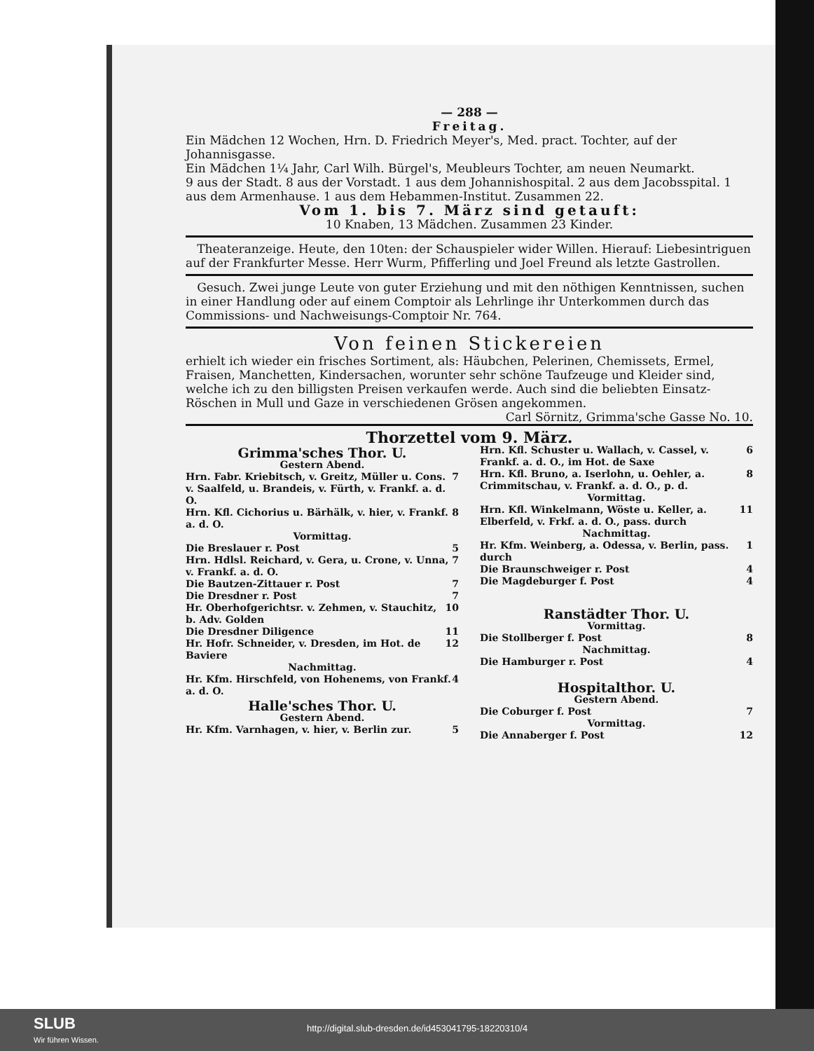— 288 —
Freitag.
Ein Mädchen 12 Wochen, Hrn. D. Friedrich Meyer's, Med. pract. Tochter, auf der Johannisgasse.
Ein Mädchen 1¼ Jahr, Carl Wilh. Bürgel's, Meubleurs Tochter, am neuen Neumarkt.
9 aus der Stadt. 8 aus der Vorstadt. 1 aus dem Johannishospital. 2 aus dem Jacobsspital. 1 aus dem Armenhause. 1 aus dem Hebammen-Institut. Zusammen 22.
Vom 1. bis 7. März sind getauft:
10 Knaben, 13 Mädchen. Zusammen 23 Kinder.
Theateranzeige. Heute, den 10ten: der Schauspieler wider Willen. Hierauf: Liebesintriguen auf der Frankfurter Messe. Herr Wurm, Pfifferling und Joel Freund als letzte Gastrollen.
Gesuch. Zwei junge Leute von guter Erziehung und mit den nöthigen Kenntnissen, suchen in einer Handlung oder auf einem Comptoir als Lehrlinge ihr Unterkommen durch das Commissions- und Nachweisungs-Comptoir Nr. 764.
Von feinen Stickereien
erhielt ich wieder ein frisches Sortiment, als: Häubchen, Pelerinen, Chemissets, Ermel, Fraisen, Manchetten, Kindersachen, worunter sehr schöne Taufzeuge und Kleider sind, welche ich zu den billigsten Preisen verkaufen werde. Auch sind die beliebten Einsatz-Röschen in Mull und Gaze in verschiedenen Grösen angekommen. Carl Sörnitz, Grimma'sche Gasse No. 10.
Thorzettel vom 9. März.
Grimma'sches Thor. U.
Gestern Abend.
Hrn. Fabr. Kriebitsch, v. Greitz, Müller u. Cons. v. Saalfeld, u. Brandeis, v. Fürth, v. Frankf. a. d. O. 7
Hrn. Kfl. Cichorius u. Bärhälk, v. hier, v. Frankf. a. d. O. 8
Vormittag.
Die Breslauer r. Post 5
Hrn. Hdlsl. Reichard, v. Gera, u. Crone, v. Unna, v. Frankf. a. d. O. 7
Die Bautzen-Zittauer r. Post 7
Die Dresdner r. Post 7
Hr. Oberhofgerichtsr. v. Zehmen, v. Stauchitz, b. Adv. Golden 10
Die Dresdner Diligence 11
Hr. Hofr. Schneider, v. Dresden, im Hot. de Baviere 12
Nachmittag.
Hr. Kfm. Hirschfeld, von Hohenems, von Frankf. a. d. O. 4
Halle'sches Thor. U.
Gestern Abend.
Hr. Kfm. Varnhagen, v. hier, v. Berlin zur. 5
Hrn. Kfl. Schuster u. Wallach, v. Cassel, v. Frankf. a. d. O., im Hot. de Saxe 6
Hrn. Kfl. Bruno, a. Iserlohn, u. Oehler, a. Crimmitschau, v. Frankf. a. d. O., p. d. 8
Vormittag.
Hrn. Kfl. Winkelmann, Wöste u. Keller, a. Elberfeld, v. Frkf. a. d. O., pass. durch 11
Nachmittag.
Hr. Kfm. Weinberg, a. Odessa, v. Berlin, pass. durch 1
Die Braunschweiger r. Post 4
Die Magdeburger f. Post 4
Ranstädter Thor. U.
Vormittag.
Die Stollberger f. Post 8
Nachmittag.
Die Hamburger r. Post 4
Hospitalthor. U.
Gestern Abend.
Die Coburger f. Post 7
Vormittag.
Die Annaberger f. Post 12
SLUB
Wir führen Wissen.
http://digital.slub-dresden.de/id453041795-18220310/4